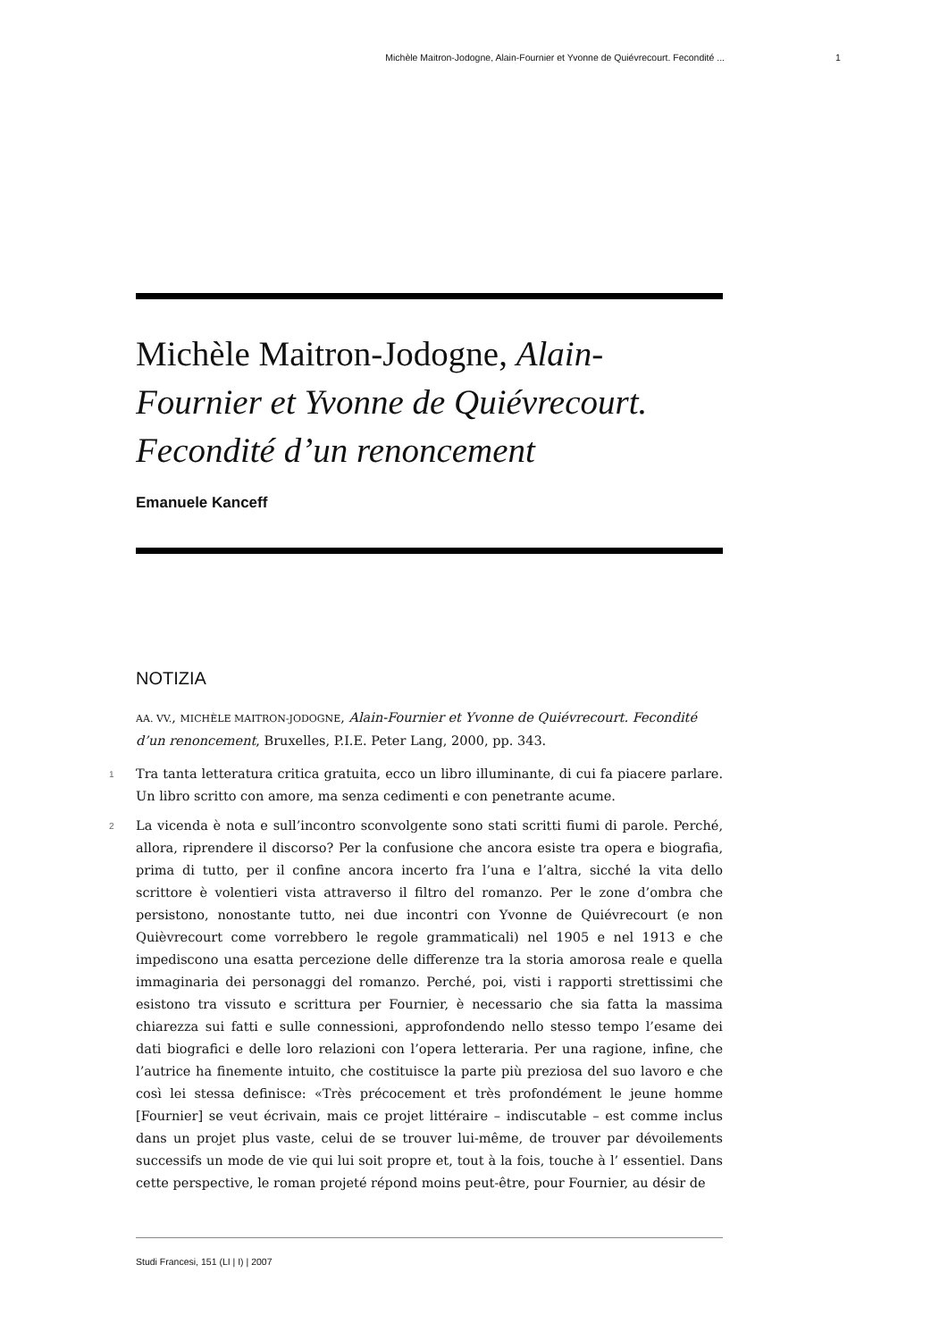Michèle Maitron-Jodogne, Alain-Fournier et Yvonne de Quiévrecourt. Fecondité ... 1
Michèle Maitron-Jodogne, Alain-Fournier et Yvonne de Quiévrecourt. Fecondité d’un renoncement
Emanuele Kanceff
NOTIZIA
AA. VV., MICHÈLE MAITRON-JODOGNE, Alain-Fournier et Yvonne de Quiévrecourt. Fecondité d’un renoncement, Bruxelles, P.I.E. Peter Lang, 2000, pp. 343.
1 Tra tanta letteratura critica gratuita, ecco un libro illuminante, di cui fa piacere parlare. Un libro scritto con amore, ma senza cedimenti e con penetrante acume.
2 La vicenda è nota e sull’incontro sconvolgente sono stati scritti fiumi di parole. Perché, allora, riprendere il discorso? Per la confusione che ancora esiste tra opera e biografia, prima di tutto, per il confine ancora incerto fra l’una e l’altra, sicché la vita dello scrittore è volentieri vista attraverso il filtro del romanzo. Per le zone d’ombra che persistono, nonostante tutto, nei due incontri con Yvonne de Quiévrecourt (e non Quièvrecourt come vorrebbero le regole grammaticali) nel 1905 e nel 1913 e che impediscono una esatta percezione delle differenze tra la storia amorosa reale e quella immaginaria dei personaggi del romanzo. Perché, poi, visti i rapporti strettissimi che esistono tra vissuto e scrittura per Fournier, è necessario che sia fatta la massima chiarezza sui fatti e sulle connessioni, approfondendo nello stesso tempo l’esame dei dati biografici e delle loro relazioni con l’opera letteraria. Per una ragione, infine, che l’autrice ha finemente intuito, che costituisce la parte più preziosa del suo lavoro e che così lei stessa definisce: «Très précocement et très profondément le jeune homme [Fournier] se veut écrivain, mais ce projet littéraire – indiscutable – est comme inclus dans un projet plus vaste, celui de se trouver lui-même, de trouver par dévoilements successifs un mode de vie qui lui soit propre et, tout à la fois, touche à l’ essentiel. Dans cette perspective, le roman projeté répond moins peut-être, pour Fournier, au désir de
Studi Francesi, 151 (LI | I) | 2007